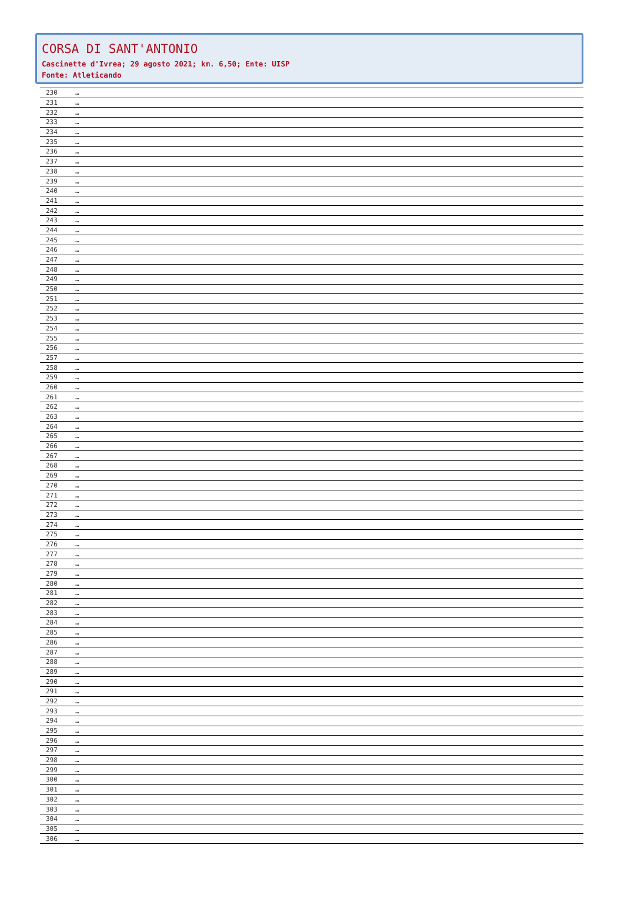CORSA DI SANT'ANTONIO
Cascinette d'Ivrea; 29 agosto 2021; km. 6,50; Ente: UISP
Fonte: Atleticando
| 230 | … |
| 231 | … |
| 232 | … |
| 233 | … |
| 234 | … |
| 235 | … |
| 236 | … |
| 237 | … |
| 238 | … |
| 239 | … |
| 240 | … |
| 241 | … |
| 242 | … |
| 243 | … |
| 244 | … |
| 245 | … |
| 246 | … |
| 247 | … |
| 248 | … |
| 249 | … |
| 250 | … |
| 251 | … |
| 252 | … |
| 253 | … |
| 254 | … |
| 255 | … |
| 256 | … |
| 257 | … |
| 258 | … |
| 259 | … |
| 260 | … |
| 261 | … |
| 262 | … |
| 263 | … |
| 264 | … |
| 265 | … |
| 266 | … |
| 267 | … |
| 268 | … |
| 269 | … |
| 270 | … |
| 271 | … |
| 272 | … |
| 273 | … |
| 274 | … |
| 275 | … |
| 276 | … |
| 277 | … |
| 278 | … |
| 279 | … |
| 280 | … |
| 281 | … |
| 282 | … |
| 283 | … |
| 284 | … |
| 285 | … |
| 286 | … |
| 287 | … |
| 288 | … |
| 289 | … |
| 290 | … |
| 291 | … |
| 292 | … |
| 293 | … |
| 294 | … |
| 295 | … |
| 296 | … |
| 297 | … |
| 298 | … |
| 299 | … |
| 300 | … |
| 301 | … |
| 302 | … |
| 303 | … |
| 304 | … |
| 305 | … |
| 306 | … |